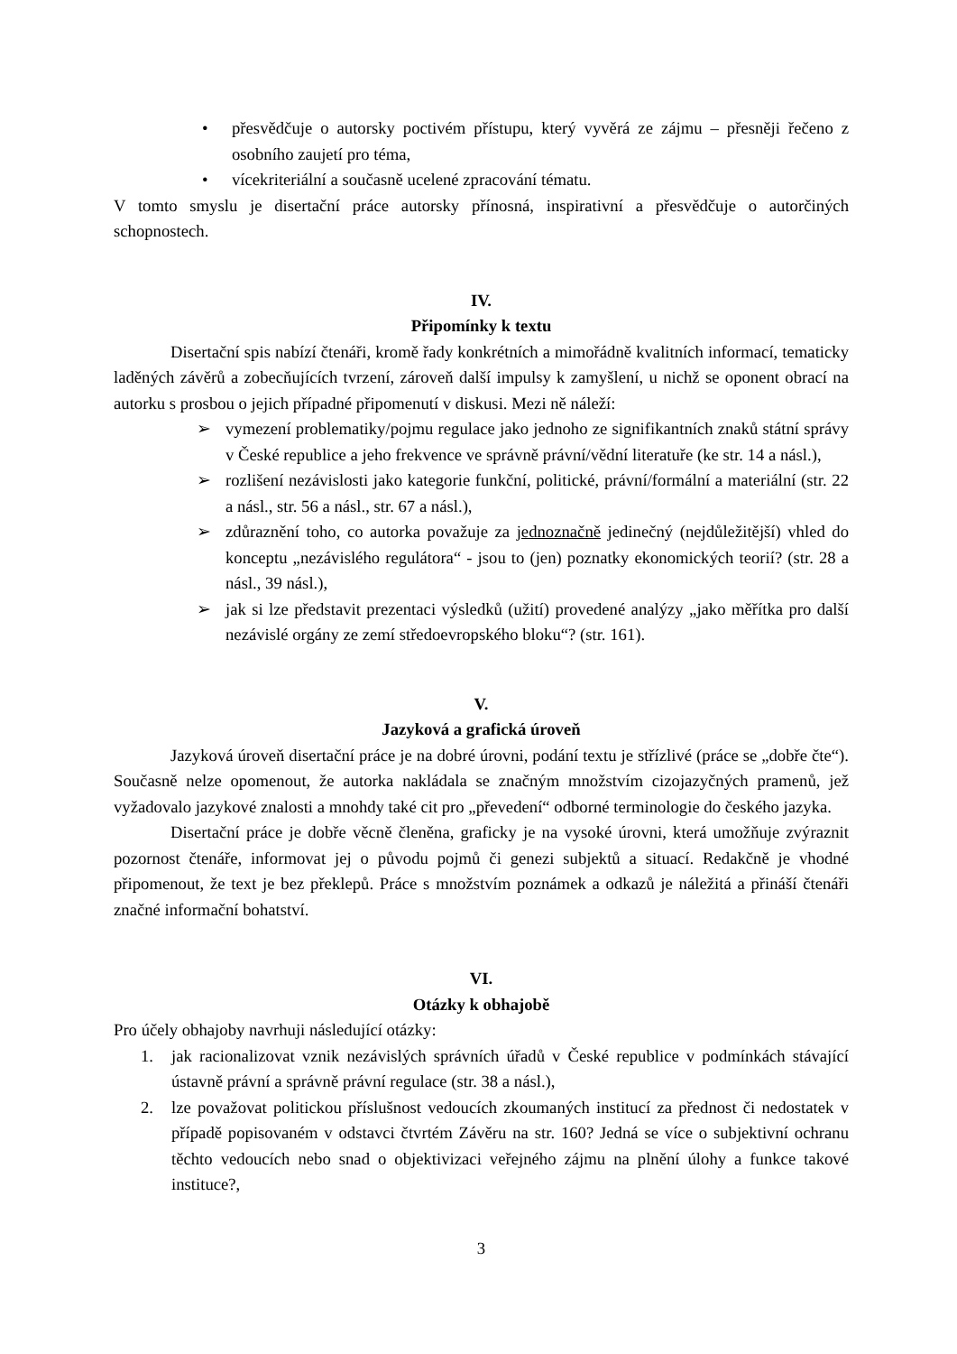• přesvědčuje o autorsky poctivém přístupu, který vyvěrá ze zájmu – přesněji řečeno z osobního zaujetí pro téma,
• vícekriteriální a současně ucelené zpracování tématu.
V tomto smyslu je disertační práce autorsky přínosná, inspirativní a přesvědčuje o autorčiných schopnostech.
IV.
Připomínky k textu
Disertační spis nabízí čtenáři, kromě řady konkrétních a mimořádně kvalitních informací, tematicky laděných závěrů a zobecňujících tvrzení, zároveň další impulsy k zamyšlení, u nichž se oponent obrací na autorku s prosbou o jejich případné připomenutí v diskusi. Mezi ně náleží:
➢ vymezení problematiky/pojmu regulace jako jednoho ze signifikantních znaků státní správy v České republice a jeho frekvence ve správně právní/vědní literatuře (ke str. 14 a násl.),
➢ rozlišení nezávislosti jako kategorie funkční, politické, právní/formální a materiální (str. 22 a násl., str. 56 a násl., str. 67 a násl.),
➢ zdůraznění toho, co autorka považuje za jednoznačně jedinečný (nejdůležitější) vhled do konceptu „nezávislého regulátora“ - jsou to (jen) poznatky ekonomických teorií? (str. 28 a násl., 39 násl.),
➢ jak si lze představit prezentaci výsledků (užití) provedené analýzy „jako měřítka pro další nezávislé orgány ze zemí středoevropského bloku“? (str. 161).
V.
Jazyková a grafická úroveň
Jazyková úroveň disertační práce je na dobré úrovni, podání textu je střízlivé (práce se „dobře čte“). Současně nelze opomenout, že autorka nakládala se značným množstvím cizojazyčných pramenů, jež vyžadovalo jazykové znalosti a mnohdy také cit pro „převedení“ odborné terminologie do českého jazyka.
Disertační práce je dobře věcně členěna, graficky je na vysoké úrovni, která umožňuje zvýraznit pozornost čtenáře, informovat jej o původu pojmů či genezi subjektů a situací. Redakčně je vhodné připomenout, že text je bez překlepů. Práce s množstvím poznámek a odkazů je náležitá a přináší čtenáři značné informační bohatství.
VI.
Otázky k obhajobě
Pro účely obhajoby navrhuji následující otázky:
1. jak racionalizovat vznik nezávislých správních úřadů v České republice v podmínkách stávající ústavně právní a správně právní regulace (str. 38 a násl.),
2. lze považovat politickou příslušnost vedoucích zkoumaných institucí za přednost či nedostatek v případě popisovaném v odstavci čtvrtém Závěru na str. 160? Jedná se více o subjektivní ochranu těchto vedoucích nebo snad o objektivizaci veřejného zájmu na plnění úlohy a funkce takové instituce?,
3